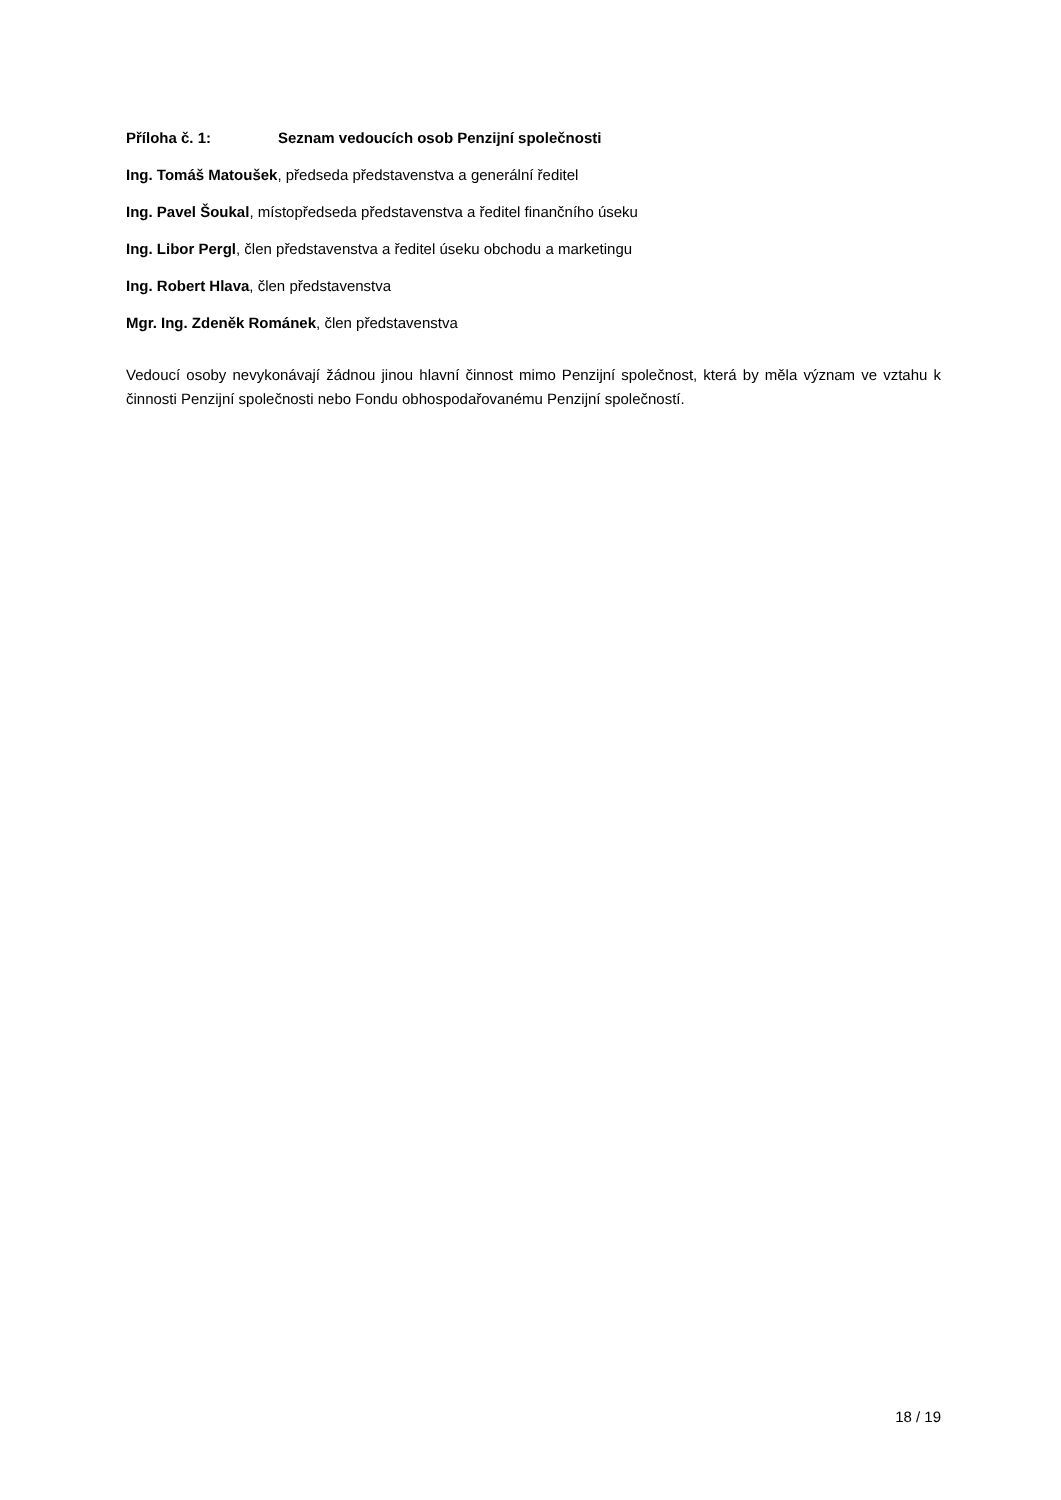Příloha č. 1: Seznam vedoucích osob Penzijní společnosti
Ing. Tomáš Matoušek, předseda představenstva a generální ředitel
Ing. Pavel Šoukal, místopředseda představenstva a ředitel finančního úseku
Ing. Libor Pergl, člen představenstva a ředitel úseku obchodu a marketingu
Ing. Robert Hlava, člen představenstva
Mgr. Ing. Zdeněk Románek, člen představenstva
Vedoucí osoby nevykonávají žádnou jinou hlavní činnost mimo Penzijní společnost, která by měla význam ve vztahu k činnosti Penzijní společnosti nebo Fondu obhospodařovanému Penzijní společností.
18 / 19